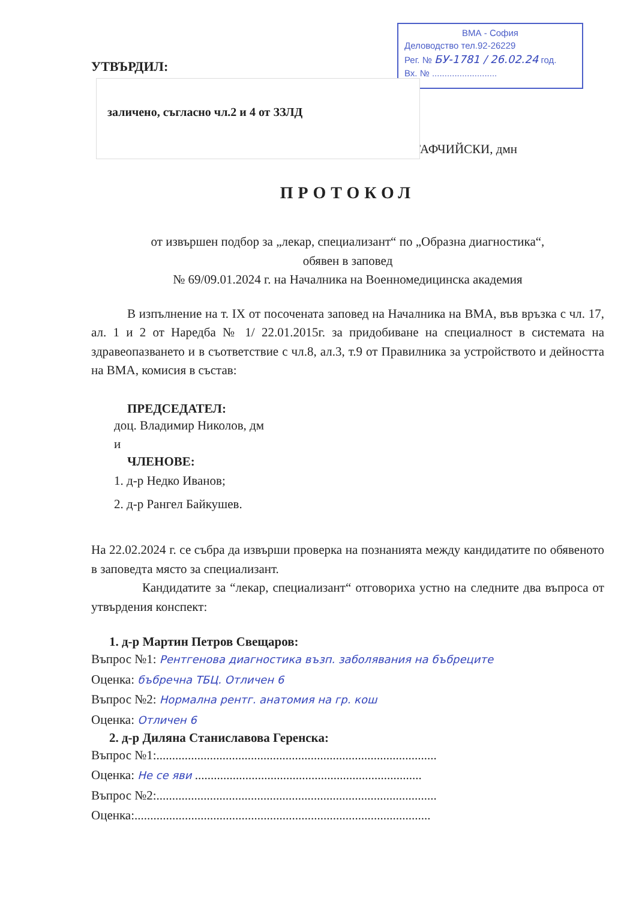ВМА - София
Деловодство тел.92-26229
Рег. № БУ-1781 / 26.02.24 год.
Вх. № ..........................
УТВЪРДИЛ:
УТАФЧИЙСКИ, дмн
заличено, съгласно чл.2 и 4 от ЗЗЛД
ПРОТОКОЛ
от извършен подбор за „лекар, специализант“ по „Образна диагностика“,
обявен в заповед
№ 69/09.01.2024 г. на Началника на Военномедицинска академия
В изпълнение на т. IX от посочената заповед на Началника на ВМА, във връзка с чл. 17, ал. 1 и 2 от Наредба № 1/ 22.01.2015г. за придобиване на специалност в системата на здравеопазването и в съответствие с чл.8, ал.3, т.9 от Правилника за устройството и дейността на ВМА, комисия в състав:
ПРЕДСЕДАТЕЛ:
доц. Владимир Николов, дм
и
ЧЛЕНОВЕ:
1. д-р Недко Иванов;
2. д-р Рангел Байкушев.
На 22.02.2024 г. се събра да извърши проверка на познанията между кандидатите по обявеното в заповедта място за специализант.
Кандидатите за “лекар, специализант“ отговориха устно на следните два въпроса от утвърдения конспект:
1. д-р Мартин Петров Свещаров:
Въпрос №1: Рентгенова диагностика възп. заболявания на бъбреците
Оценка: бъбречна ТБЦ. Отличен 6
Въпрос №2: Нормална рентг. анатомия на гр. кош
Оценка: Отличен 6
2. д-р Диляна Станиславова Геренска:
Въпрос №1:.........................................................................................
Оценка: Не се яви ........................................................................
Въпрос №2:.........................................................................................
Оценка:..............................................................................................